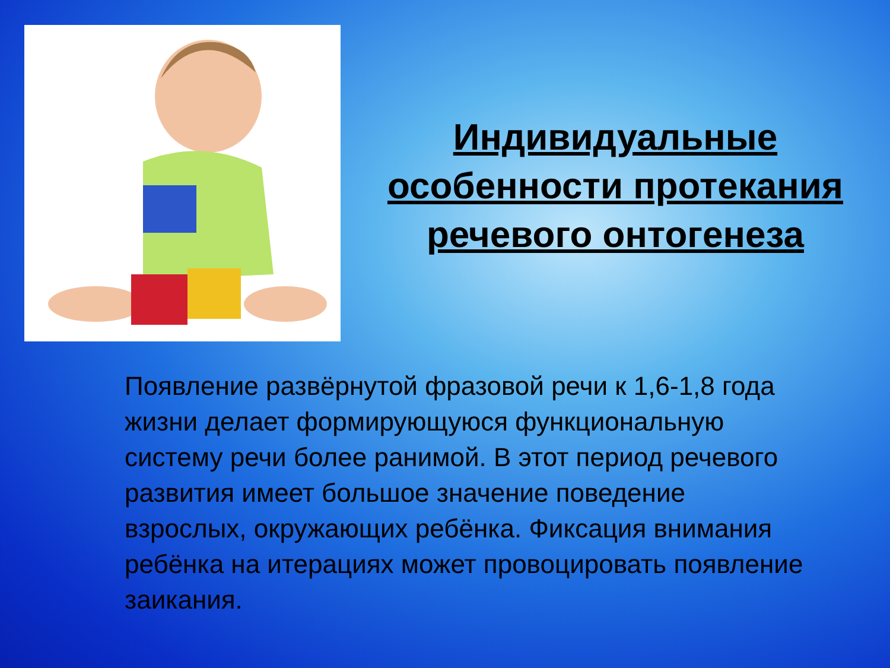Индивидуальные особенности протекания речевого онтогенеза
Появление развёрнутой фразовой речи к 1,6-1,8 года жизни делает формирующуюся функциональную систему речи более ранимой. В этот период речевого развития имеет большое значение поведение взрослых, окружающих ребёнка. Фиксация внимания ребёнка на итерациях может провоцировать появление заикания.